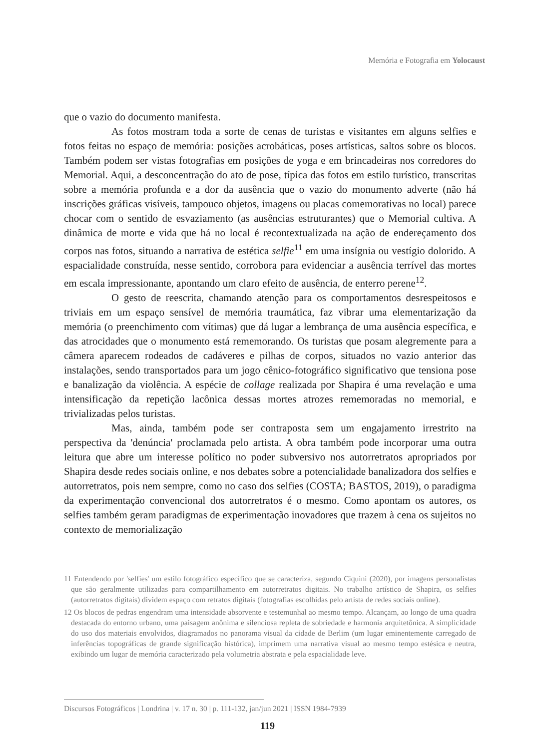Memória e Fotografia em Yolocaust
que o vazio do documento manifesta.
As fotos mostram toda a sorte de cenas de turistas e visitantes em alguns selfies e fotos feitas no espaço de memória: posições acrobáticas, poses artísticas, saltos sobre os blocos. Também podem ser vistas fotografias em posições de yoga e em brincadeiras nos corredores do Memorial. Aqui, a desconcentração do ato de pose, típica das fotos em estilo turístico, transcritas sobre a memória profunda e a dor da ausência que o vazio do monumento adverte (não há inscrições gráficas visíveis, tampouco objetos, imagens ou placas comemorativas no local) parece chocar com o sentido de esvaziamento (as ausências estruturantes) que o Memorial cultiva. A dinâmica de morte e vida que há no local é recontextualizada na ação de endereçamento dos corpos nas fotos, situando a narrativa de estética selfie<sup>11</sup> em uma insígnia ou vestígio dolorido. A espacialidade construída, nesse sentido, corrobora para evidenciar a ausência terrível das mortes em escala impressionante, apontando um claro efeito de ausência, de enterro perene<sup>12</sup>.
O gesto de reescrita, chamando atenção para os comportamentos desrespeitosos e triviais em um espaço sensível de memória traumática, faz vibrar uma elementarização da memória (o preenchimento com vítimas) que dá lugar a lembrança de uma ausência específica, e das atrocidades que o monumento está rememorando. Os turistas que posam alegremente para a câmera aparecem rodeados de cadáveres e pilhas de corpos, situados no vazio anterior das instalações, sendo transportados para um jogo cênico-fotográfico significativo que tensiona pose e banalização da violência. A espécie de collage realizada por Shapira é uma revelação e uma intensificação da repetição lacônica dessas mortes atrozes rememoradas no memorial, e trivializadas pelos turistas.
Mas, ainda, também pode ser contraposta sem um engajamento irrestrito na perspectiva da 'denúncia' proclamada pelo artista. A obra também pode incorporar uma outra leitura que abre um interesse político no poder subversivo nos autorretratos apropriados por Shapira desde redes sociais online, e nos debates sobre a potencialidade banalizadora dos selfies e autorretratos, pois nem sempre, como no caso dos selfies (COSTA; BASTOS, 2019), o paradigma da experimentação convencional dos autorretratos é o mesmo. Como apontam os autores, os selfies também geram paradigmas de experimentação inovadores que trazem à cena os sujeitos no contexto de memorialização
11 Entendendo por 'selfies' um estilo fotográfico específico que se caracteriza, segundo Ciquini (2020), por imagens personalistas que são geralmente utilizadas para compartilhamento em autorretratos digitais. No trabalho artístico de Shapira, os selfies (autorretratos digitais) dividem espaço com retratos digitais (fotografias escolhidas pelo artista de redes sociais online).
12 Os blocos de pedras engendram uma intensidade absorvente e testemunhal ao mesmo tempo. Alcançam, ao longo de uma quadra destacada do entorno urbano, uma paisagem anônima e silenciosa repleta de sobriedade e harmonia arquitetônica. A simplicidade do uso dos materiais envolvidos, diagramados no panorama visual da cidade de Berlim (um lugar eminentemente carregado de inferências topográficas de grande significação histórica), imprimem uma narrativa visual ao mesmo tempo estésica e neutra, exibindo um lugar de memória caracterizado pela volumetria abstrata e pela espacialidade leve.
Discursos Fotográficos | Londrina | v. 17 n. 30 | p. 111-132, jan/jun 2021 | ISSN 1984-7939
119